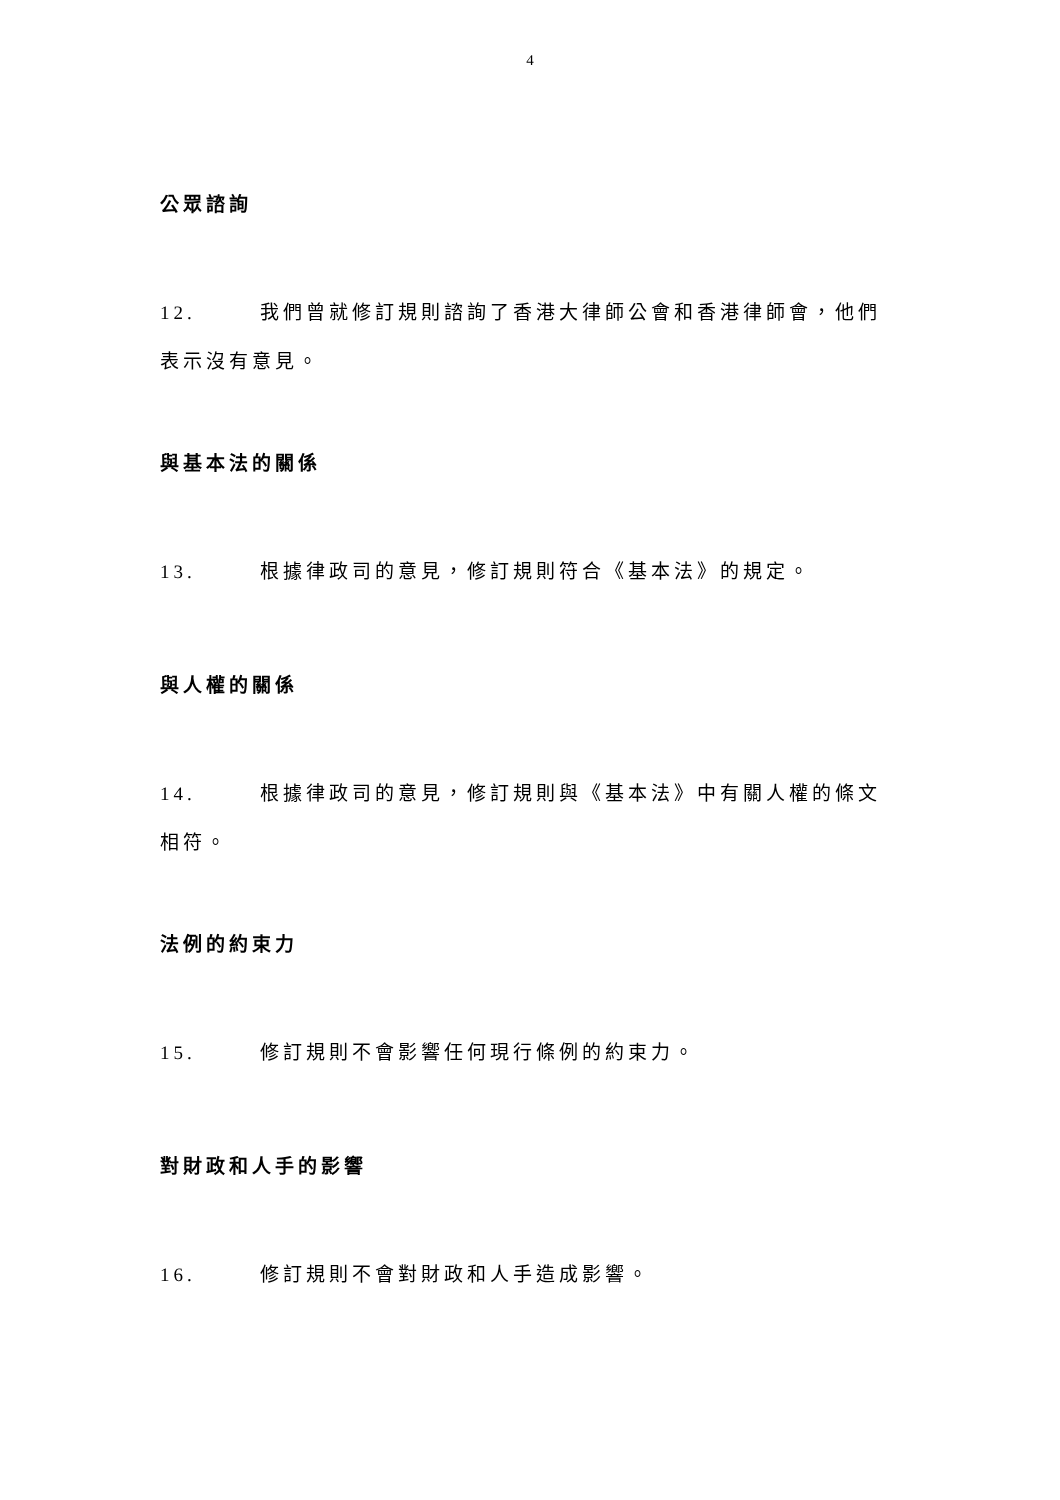4
公眾諮詢
12. 我們曾就修訂規則諮詢了香港大律師公會和香港律師會，他們表示沒有意見。
與基本法的關係
13. 根據律政司的意見，修訂規則符合《基本法》的規定。
與人權的關係
14. 根據律政司的意見，修訂規則與《基本法》中有關人權的條文相符。
法例的約束力
15. 修訂規則不會影響任何現行條例的約束力。
對財政和人手的影響
16. 修訂規則不會對財政和人手造成影響。